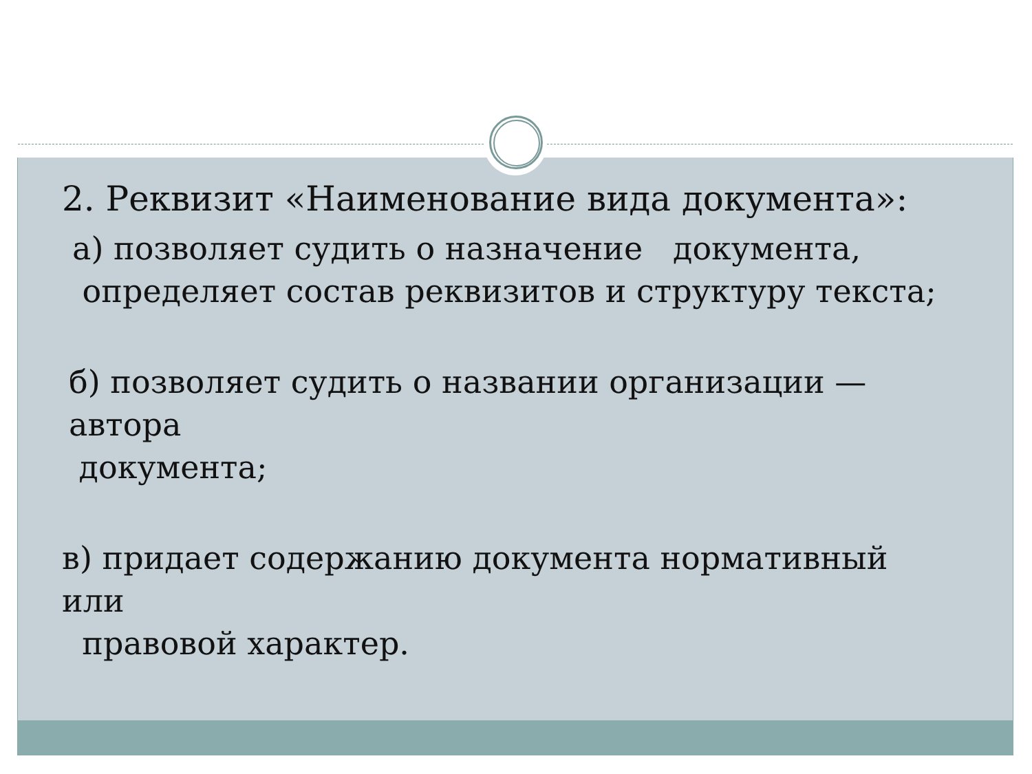2. Реквизит «Наименование вида документа»:
а) позволяет судить о назначение документа,
определяет состав реквизитов и структуру текста;
б) позволяет судить о названии организации — автора
документа;
в) придает содержанию документа нормативный или
правовой характер.